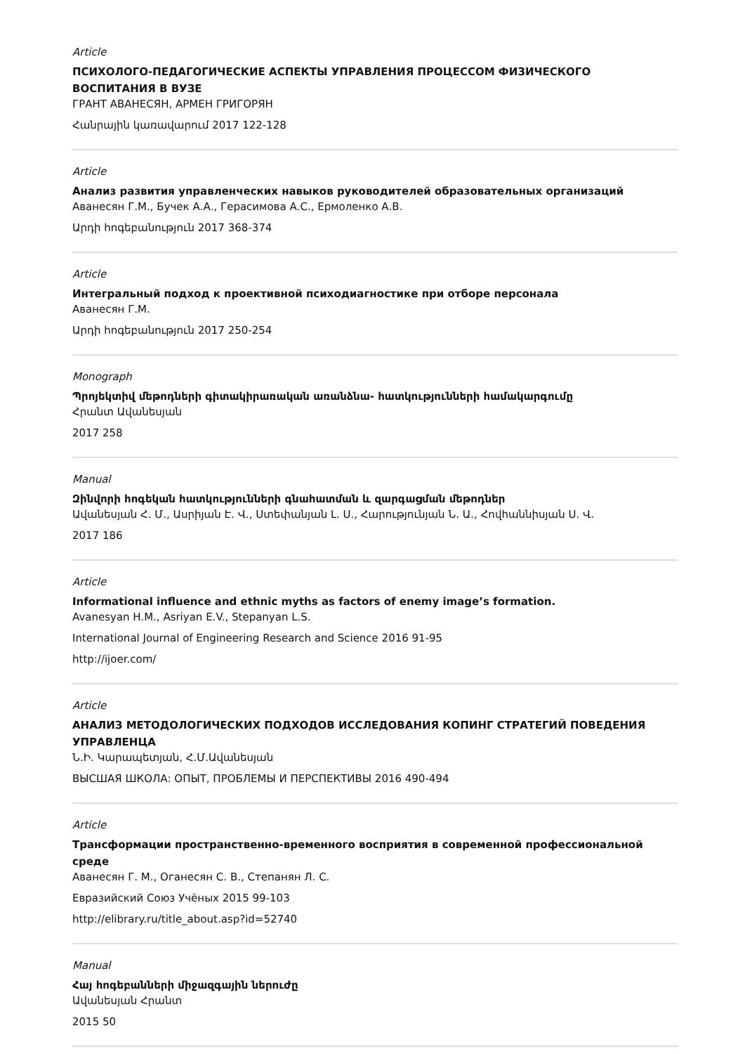Article
ПСИХОЛОГО-ПЕДАГОГИЧЕСКИЕ АСПЕКТЫ УПРАВЛЕНИЯ ПРОЦЕССОМ ФИЗИЧЕСКОГО ВОСПИТАНИЯ В ВУЗЕ
ГРАНТ АВАНЕСЯН, АРМЕН ГРИГОРЯН
Հանրային կառավարում 2017 122-128
Article
Анализ развития управленческих навыков руководителей образовательных организаций
Аванесян Г.М., Бучек А.А., Герасимова А.С., Ермоленко А.В.
Արդի հոգեբանություն 2017 368-374
Article
Интегральный подход к проективной психодиагностике при отборе персонала
Аванесян Г.М.
Արդի հոգեբանություն 2017 250-254
Monograph
Պրոյեկտիվ մեթոդների գիտակիրառական առանձնա- հատկությունների համակարգումը
Հրանտ Ավանեսյան
2017 258
Manual
Զինվորի հոգեկան հատկությունների գնահատման և զարգացման մեթոդներ
Ավանեսյան Հ. Մ., Ասրիյան Է. Վ., Ստեփանյան Լ. Ս., Հարությունյան Ն. Ա., Հովհաննիսյան Ս. Վ.
2017 186
Article
Informational influence and ethnic myths as factors of enemy image’s formation.
Avanesyan H.M., Asriyan E.V., Stepanyan L.S.
International Journal of Engineering Research and Science 2016 91-95
http://ijoer.com/
Article
АНАЛИЗ МЕТОДОЛОГИЧЕСКИХ ПОДХОДОВ ИССЛЕДОВАНИЯ КОПИНГ СТРАТЕГИЙ ПОВЕДЕНИЯ УПРАВЛЕНЦА
Ն.Ի. Կարապետյան, Հ.Մ.Ավանեսյան
ВЫСШАЯ ШКОЛА: ОПЫТ, ПРОБЛЕМЫ И ПЕРСПЕКТИВЫ 2016 490-494
Article
Трансформации пространственно-временного восприятия в современной профессиональной среде
Аванесян Г. М., Оганесян С. В., Степанян Л. С.
Евразийский Союз Учёных 2015 99-103
http://elibrary.ru/title_about.asp?id=52740
Manual
Հայ հոգեբանների միջազգային ներուժը
Ավանեսյան Հրանտ
2015 50